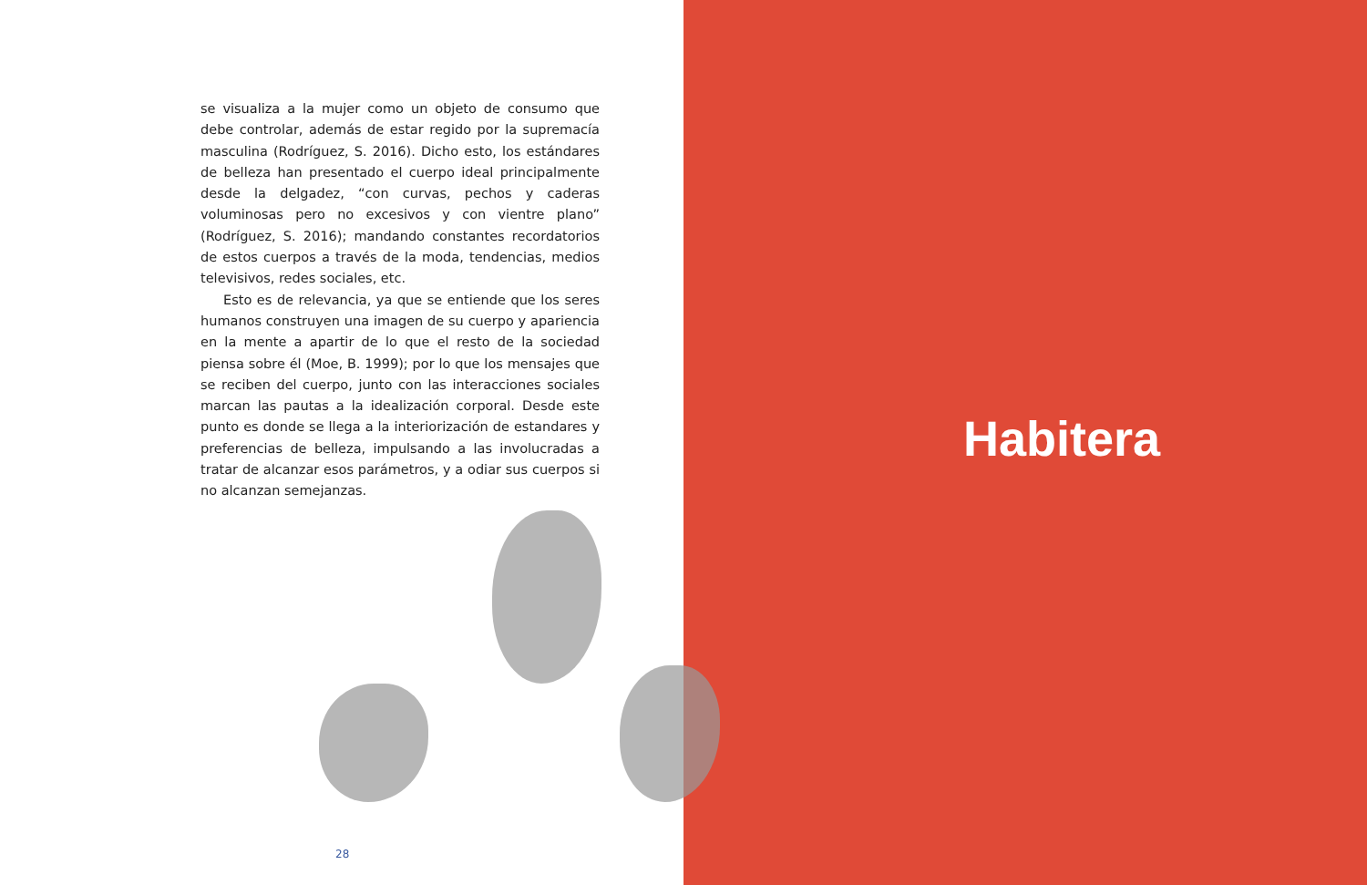se visualiza a la mujer como un objeto de consumo que debe controlar, además de estar regido por la supremacía masculina (Rodríguez, S. 2016). Dicho esto, los estándares de belleza han presentado el cuerpo ideal principalmente desde la delgadez, “con curvas, pechos y caderas voluminosas pero no excesivos y con vientre plano” (Rodríguez, S. 2016); mandando constantes recordatorios de estos cuerpos a través de la moda, tendencias, medios televisivos, redes sociales, etc.
Esto es de relevancia, ya que se entiende que los seres humanos construyen una imagen de su cuerpo y apariencia en la mente a apartir de lo que el resto de la sociedad piensa sobre él (Moe, B. 1999); por lo que los mensajes que se reciben del cuerpo, junto con las interacciones sociales marcan las pautas a la idealización corporal. Desde este punto es donde se llega a la interiorización de estandares y preferencias de belleza, impulsando a las involucradas a tratar de alcanzar esos parámetros, y a odiar sus cuerpos si no alcanzan semejanzas.
28
Habitera